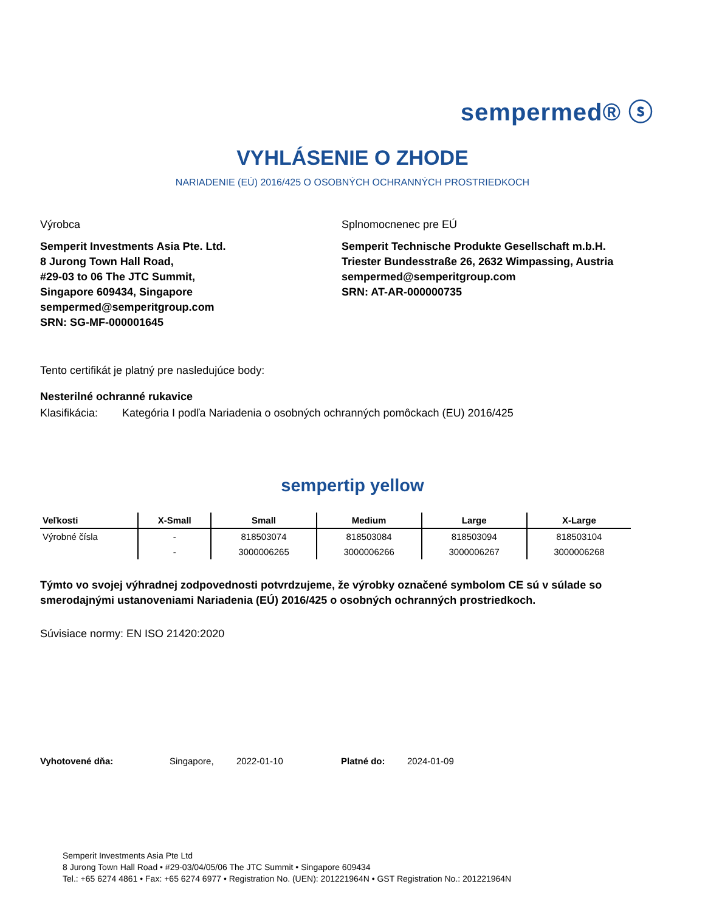sempermed® ⓢ
VYHLÁSENIE O ZHODE
NARIADENIE (EÚ) 2016/425 O OSOBNÝCH OCHRANNÝCH PROSTRIEDKOCH
Výrobca
Semperit Investments Asia Pte. Ltd.
8 Jurong Town Hall Road,
#29-03 to 06 The JTC Summit,
Singapore 609434, Singapore
sempermed@semperitgroup.com
SRN: SG-MF-000001645
Splnomocnenec pre EÚ
Semperit Technische Produkte Gesellschaft m.b.H.
Triester Bundesstraße 26, 2632 Wimpassing, Austria
sempermed@semperitgroup.com
SRN: AT-AR-000000735
Tento certifikát je platný pre nasledujúce body:
Nesterilné ochranné rukavice
Klasifikácia: Kategória I podľa Nariadenia o osobných ochranných pomôckach (EU) 2016/425
sempertip yellow
| Veľkosti | X-Small | Small | Medium | Large | X-Large |
| --- | --- | --- | --- | --- | --- |
| Výrobné čísla | - | 818503074 | 818503084 | 818503094 | 818503104 |
| | - | 3000006265 | 3000006266 | 3000006267 | 3000006268 |
Týmto vo svojej výhradnej zodpovednosti potvrdzujeme, že výrobky označené symbolom CE sú v súlade so smerodajnými ustanoveniami Nariadenia (EÚ) 2016/425 o osobných ochranných prostriedkoch.
Súvisiace normy: EN ISO 21420:2020
Vyhotovené dňa: Singapore, 2022-01-10 Platné do: 2024-01-09
Semperit Investments Asia Pte Ltd
8 Jurong Town Hall Road • #29-03/04/05/06 The JTC Summit • Singapore 609434
Tel.: +65 6274 4861 • Fax: +65 6274 6977 • Registration No. (UEN): 201221964N • GST Registration No.: 201221964N